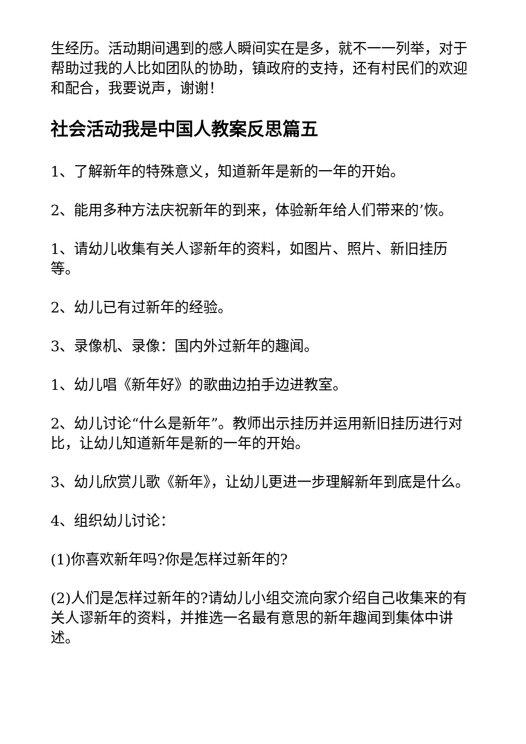生经历。活动期间遇到的感人瞬间实在是多，就不一一列举，对于帮助过我的人比如团队的协助，镇政府的支持，还有村民们的欢迎和配合，我要说声，谢谢！
社会活动我是中国人教案反思篇五
1、了解新年的特殊意义，知道新年是新的一年的开始。
2、能用多种方法庆祝新年的到来，体验新年给人们带来的’恢。
1、请幼儿收集有关人谬新年的资料，如图片、照片、新旧挂历等。
2、幼儿已有过新年的经验。
3、录像机、录像：国内外过新年的趣闻。
1、幼儿唱《新年好》的歌曲边拍手边进教室。
2、幼儿讨论“什么是新年”。教师出示挂历并运用新旧挂历进行对比，让幼儿知道新年是新的一年的开始。
3、幼儿欣赏儿歌《新年》，让幼儿更进一步理解新年到底是什么。
4、组织幼儿讨论：
(1)你喜欢新年吗?你是怎样过新年的?
(2)人们是怎样过新年的?请幼儿小组交流向家介绍自己收集来的有关人谬新年的资料，并推选一名最有意思的新年趣闻到集体中讲述。